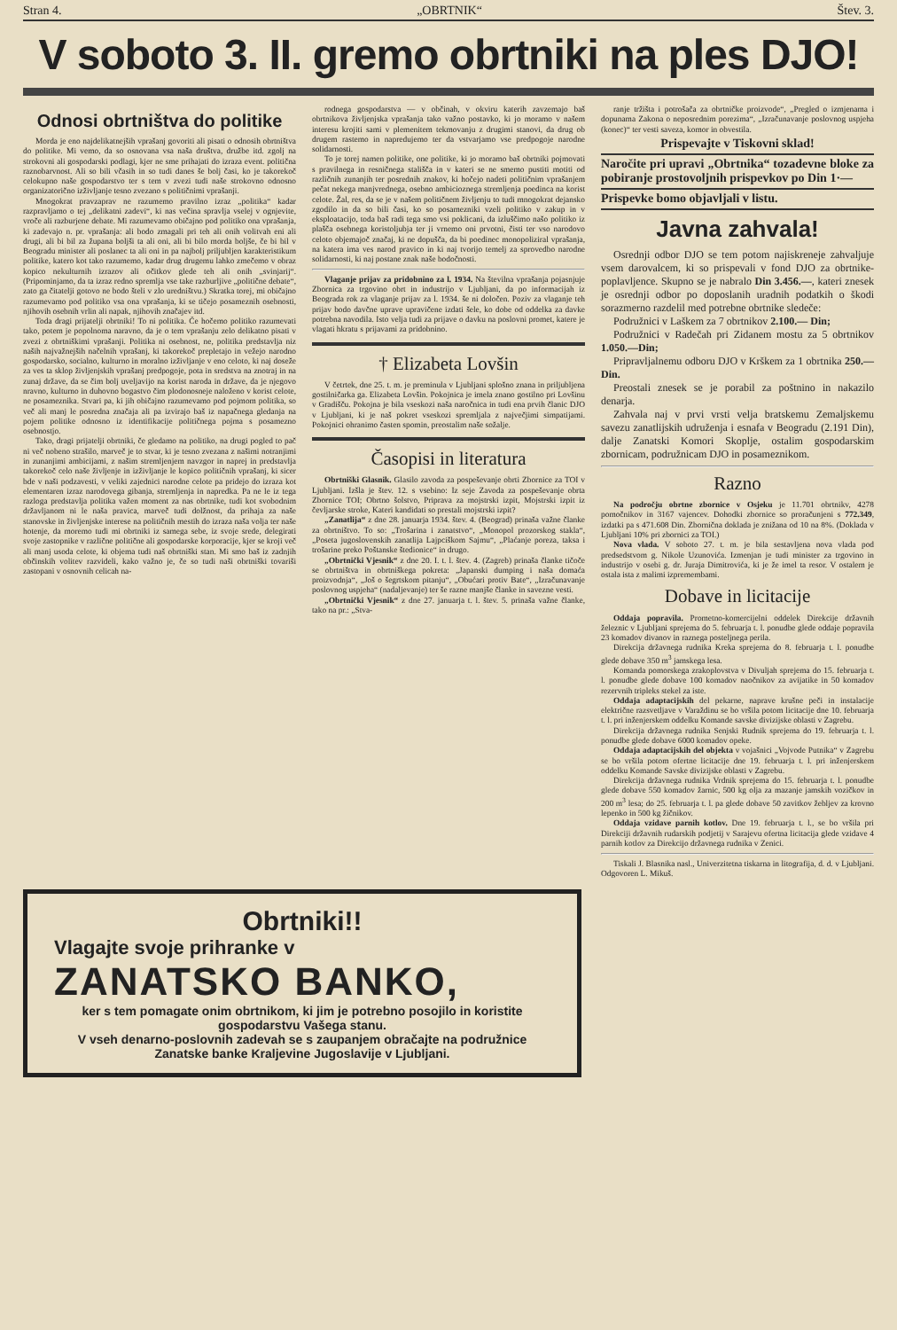Stran 4. „OBRTNIK“Štev. 3.
V soboto 3. II. gremo obrtniki na ples DJO!
Odnosi obrtništva do politike
Morda je eno najdelikatnejših vprašanj govoriti ali pisati o odnosih obrtništva do politike. Mi vemo, da so osnovana vsa naša društva, družbe itd. zgolj na strokovni ali gospodarski podlagi, kjer ne sme prihajati do izraza event. politična raznobarvnost. Ali so bili včasih in so tudi danes še bolj časi, ko je takorekoč celokupno naše gospodarstvo ter s tem v zvezi tudi naše strokovno odnosno organizatorično izživljanje tesno zvezano s političnimi vprašanji.
Mnogokrat pravzaprav ne razumemo pravilno izraz „politika“ kadar razpravljamo o tej „delikatni zadevi“, ki nas večina spravlja vselej v ognjevite, vroče ali razburjene debate. Mi razumevamo običajno pod politiko ona vprašanja, ki zadevajo n. pr. vprašanja: ali bodo zmagali pri teh ali onih volitvah eni ali drugi, ali bi bil za župana boljši ta ali oni, ali bi bilo morda boljše, če bi bil v Beogradu minister ali poslanec ta ali oni in pa najbolj priljubljen karakteristikum politike, katero kot tako razumemo, kadar drug drugemu lahko zmečemo v obraz kopico nekulturnih izrazov ali očitkov glede teh ali onih „svinjarij“. (Pripominjamo, da ta izraz redno spremlja vse take razburljive „politične debate“, zato ga čitatelji gotovo ne bodo šteli v zlo uredništvu.) Skratka torej, mi običajno razumevamo pod politiko vsa ona vprašanja, ki se tičejo posameznih osebnosti, njihovih osebnih vrlin ali napak, njihovih značajev itd.
Toda dragi prijatelji obrtniki! To ni politika. Če hočemo politiko razumevati tako, potem je popolnoma naravno, da je o tem vprašanju zelo delikatno pisati v zvezi z obrtniškimi vprašanji. Politika ni osebnost, ne, politika predstavlja niz naših najvažnejših načelnih vprašanj, ki takorekoč prepletajo in vežejo narodno gospodarsko, socialno, kulturno in moralno izživljanje v eno celoto, ki naj doseže za ves ta sklop življenjskih vprašanj predpogoje, pota in sredstva na znotraj in na zunaj države, da se čim bolj uveljavijo na korist naroda in države, da je njegovo nravno, kulturno in duhovno bogastvo čim plodonosneje naloženo v korist celote, ne posameznika. Stvari pa, ki jih običajno razumevamo pod pojmom politika, so več ali manj le posredna značaja ali pa izvirajo baš iz napačnega gledanja na pojem politike odnosno iz identifikacije političnega pojma s posamezno osebnostjo.
Tako, dragi prijatelji obrtniki, če gledamo na politiko, na drugi pogled to pač ni več nobeno strašilo, marveč je to stvar, ki je tesno zvezana z našimi notranjimi in zunanjimi ambicijami, z našim stremljenjem navzgor in naprej in predstavlja takorekoč celo naše življenje in izživljanje le kopico političnih vprašanj, ki sicer bde v naši podzavesti, v veliki zajednici narodne celote pa pridejo do izraza kot elementaren izraz narodovega gibanja, stremljenja in napredka. Pa ne le iz tega razloga predstavlja politika važen moment za nas obrtnike, tudi kot svobodnim državljanom ni le naša pravica, marveč tudi dolžnost, da prihaja za naše stanovske in življenjske interese na političnih mestih do izraza naša volja ter naše hotenje, da moremo tudi mi obrtniki iz samega sebe, iz svoje srede, delegirati svoje zastopnike v različne politične ali gospodarske korporacije, kjer se kroji več ali manj usoda celote, ki objema tudi naš obrtniški stan. Mi smo baš iz zadnjih občinskih volitev razvideli, kako važno je, če so tudi naši obrtniški tovariši zastopani v osnovnih celicah na-
rodnega gospodarstva — v občinah, v okviru katerih zavzemajo baš obrtnikova življenjska vprašanja tako važno postavko, ki jo moramo v našem interesu krojiti sami v plemenitem tekmovanju z drugimi stanovi, da drug ob drugem rastemo in napredujemo ter da vstvarjamo vse predpogoje narodne solidarnosti.
To je torej namen politike, one politike, ki jo moramo baš obrtniki pojmovati s pravilnega in resničnega stališča in v kateri se ne smemo pustiti motiti od različnih zunanjih ter posrednih znakov, ki hočejo nadeti političnim vprašanjem pečat nekega manjvrednega, osebno ambicioznega stremljenja poedinca na korist celote. Žal, res, da se je v našem političnem življenju to tudi mnogokrat dejansko zgodilo in da so bili časi, ko so posamezniki vzeli politiko v zakup in v eksploatacijo, toda baš radi tega smo vsi poklicani, da izluščimo našo politiko iz plašča osebnega koristoljubja ter ji vrnemo oni prvotni, čisti ter vso narodovo celoto objemajoč značaj, ki ne dopušča, da bi poedinec monopoliziral vprašanja, na katera ima ves narod pravico in ki naj tvorijo temelj za sprovedbo narodne solidarnosti, ki naj postane znak naše bodočnosti.
Vlaganje prijav za pridobnino za l. 1934. Na številna vprašanja pojasnjuje Zbornica za trgovino obrt in industrijo v Ljubljani, da po informacijah iz Beograda rok za vlaganje prijav za l. 1934. še ni določen. Poziv za vlaganje teh prijav bodo davčne uprave upravičene izdati šele, ko dobe od oddelka za davke potrebna navodila. Isto velja tudi za prijave o davku na poslovni promet, katere je vlagati hkratu s prijavami za pridobnino.
† Elizabeta Lovšin
V četrtek, dne 25. t. m. je preminula v Ljubljani splošno znana in priljubljena gostilničarka ga. Elizabeta Lovšin. Pokojnica je imela znano gostilno pri Lovšinu v Gradišču. Pokojna je bila vseskozi naša naročnica in tudi ena prvih članic DJO v Ljubljani, ki je naš pokret vseskozi spremljala z največjimi simpatijami. Pokojnici ohranimo časten spomin, preostalim naše sožalje.
Časopisi in literatura
Obrtniški Glasnik. Glasilo zavoda za pospeševanje obrti Zbornice za TOI v Ljubljani. Izšla je štev. 12. s vsebino: Iz seje Zavoda za pospeševanje obrta Zbornice TOI; Obrtno šolstvo, Priprava za mojstrski izpit, Mojstrski izpit iz čevljarske stroke, Kateri kandidati so prestali mojstrski izpit?
„Zanatlija“ z dne 28. januarja 1934. štev. 4. (Beograd) prinaša važne članke za obrtništvo. To so: „Trošarina i zanatstvo“, „Monopol prozorskog stakla“, „Poseta jugoslovenskih zanatlija Lajpciškom Sajmu“, „Plaćanje poreza, taksa i trošarine preko Poštanske štedionice“ in drugo.
„Obrtnički Vjesnik“ z dne 20. I. t. l. štev. 4. (Zagreb) prinaša članke tičoče se obrtništva in obrtniškega pokreta: „Japanski dumping i naša domaća proizvodnja“, „Još o šegrtskom pitanju“, „Obućari protiv Bate“, „Izračunavanje poslovnog uspjeha“ (nadaljevanje) ter še razne manjše članke in savezne vesti.
„Obrtnički Vjesnik“ z dne 27. januarja t. l. štev. 5. prinaša važne članke, tako na pr.: „Stva-
ranje tržišta i potrošača za obrtničke proizvode“, „Pregled o izmjenama i dopunama Zakona o neposrednim porezima“, „Izračunavanje poslovnog uspjeha (konec)“ ter vesti saveza, komor in obvestila.
Prispevajte v Tiskovni sklad!
Naročite pri upravi „Obrtnika“ tozadevne bloke za pobiranje prostovoljnih prispevkov po Din 1·—
Prispevke bomo objavljali v listu.
Javna zahvala!
Osrednji odbor DJO se tem potom najiskreneje zahvaljuje vsem darovalcem, ki so prispevali v fond DJO za obrtnike-poplavljence. Skupno se je nabralo Din 3.456.—, kateri znesek je osrednji odbor po doposlanih uradnih podatkih o škodi sorazmerno razdelil med potrebne obrtnike sledeče:
Podružnici v Laškem za 7 obrtnikov 2.100.— Din;
Podružnici v Radečah pri Zidanem mostu za 5 obrtnikov 1.050.—Din;
Pripravljalnemu odboru DJO v Krškem za 1 obrtnika 250.— Din.
Preostali znesek se je porabil za poštnino in nakazilo denarja.
Zahvala naj v prvi vrsti velja bratskemu Zemaljskemu savezu zanatlijskih udruženja i esnafa v Beogradu (2.191 Din), dalje Zanatski Komori Skoplje, ostalim gospodarskim zbornicam, podružnicam DJO in posameznikom.
Razno
Na področju obrtne zbornice v Osjeku je 11.701 obrtnikv, 4278 pomočnikov in 3167 vajencev. Dohodki zbornice so proračunjeni s 772.349, izdatki pa s 471.608 Din. Zbornična doklada je znižana od 10 na 8%. (Doklada v Ljubljani 10% pri zbornici za TOI.)
Nova vlada. V soboto 27. t. m. je bila sestavljena nova vlada pod predsedstvom g. Nikole Uzunovića. Izmenjan je tudi minister za trgovino in industrijo v osebi g. dr. Juraja Dimitrovića, ki je že imel ta resor. V ostalem je ostala ista z malimi izpremembami.
Dobave in licitacije
Oddaja popravila. Prometno-komercijelni oddelek Direkcije državnih železnic v Ljubljani sprejema do 5. februarja t. l. ponudbe glede oddaje popravila 23 komadov divanov in raznega posteljnega perila.
Direkcija državnega rudnika Kreka sprejema do 8. februarja t. l. ponudbe glede dobave 350 m<sup>3</sup> jamskega lesa.
Komanda pomorskega zrakoplovstva v Divuljah sprejema do 15. februarja t. l. ponudbe glede dobave 100 komadov naočnikov za avijatike in 50 komadov rezervnih tripleks stekel za iste.
Oddaja adaptacijskih del pekarne, naprave krušne peči in instalacije električne razsvetljave v Varaždinu se bo vršila potom licitacije dne 10. februarja t. l. pri inženjerskem oddelku Komande savske divizijske oblasti v Zagrebu.
Direkcija državnega rudnika Senjski Rudnik sprejema do 19. februarja t. l. ponudbe glede dobave 6000 komadov opeke.
Oddaja adaptacijskih del objekta v vojašnici „Vojvode Putnika“ v Zagrebu se bo vršila potom ofertne licitacije dne 19. februarja t. l. pri inženjerskem oddelku Komande Savske divizijske oblasti v Zagrebu.
Direkcija državnega rudnika Vrdnik sprejema do 15. februarja t. l. ponudbe glede dobave 550 komadov žarnic, 500 kg olja za mazanje jamskih vozičkov in 200 m<sup>3</sup> lesa; do 25. februarja t. l. pa glede dobave 50 zavitkov žebljev za krovno lepenko in 500 kg žičnikov.
Oddaja vzidave parnih kotlov. Dne 19. februarja t. l., se bo vršila pri Direkciji državnih rudarskih podjetij v Sarajevu ofertna licitacija glede vzidave 4 parnih kotlov za Direkcijo državnega rudnika v Zenici.
Tiskali J. Blasnika nasl., Univerzitetna tiskarna in litografija, d. d. v Ljubljani. Odgovoren L. Mikuš.
Obrtniki!!
Vlagajte svoje prihranke v
ZANATSKO BANKO,
ker s tem pomagate onim obrtnikom, ki jim je potrebno posojilo in koristite gospodarstvu Vašega stanu.
V vseh denarno-poslovnih zadevah se s zaupanjem obračajte na podružnice Zanatske banke Kraljevine Jugoslavije v Ljubljani.